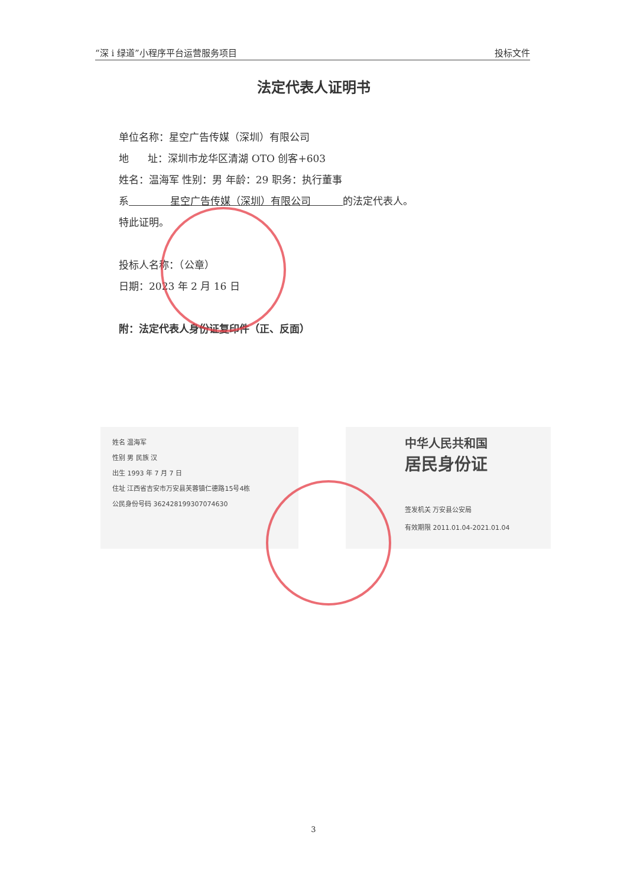“深 i 绿道”小程序平台运营服务项目 投标文件
法定代表人证明书
单位名称：星空广告传媒（深圳）有限公司
地 址：深圳市龙华区清湖 OTO 创客+603
姓名：温海军 性别：男 年龄：29 职务：执行董事
系 星空广告传媒（深圳）有限公司 的法定代表人。
特此证明。
投标人名称：（公章）
日期：2023 年 2 月 16 日
附：法定代表人身份证复印件（正、反面）
姓名 温海军
性别 男 民族 汉
出生 1993 年 7 月 7 日
住址 江西省吉安市万安县芙蓉镇仁德路15号4栋
公民身份号码 362428199307074630
中华人民共和国
居民身份证
签发机关 万安县公安局
有效期限 2011.01.04-2021.01.04
3